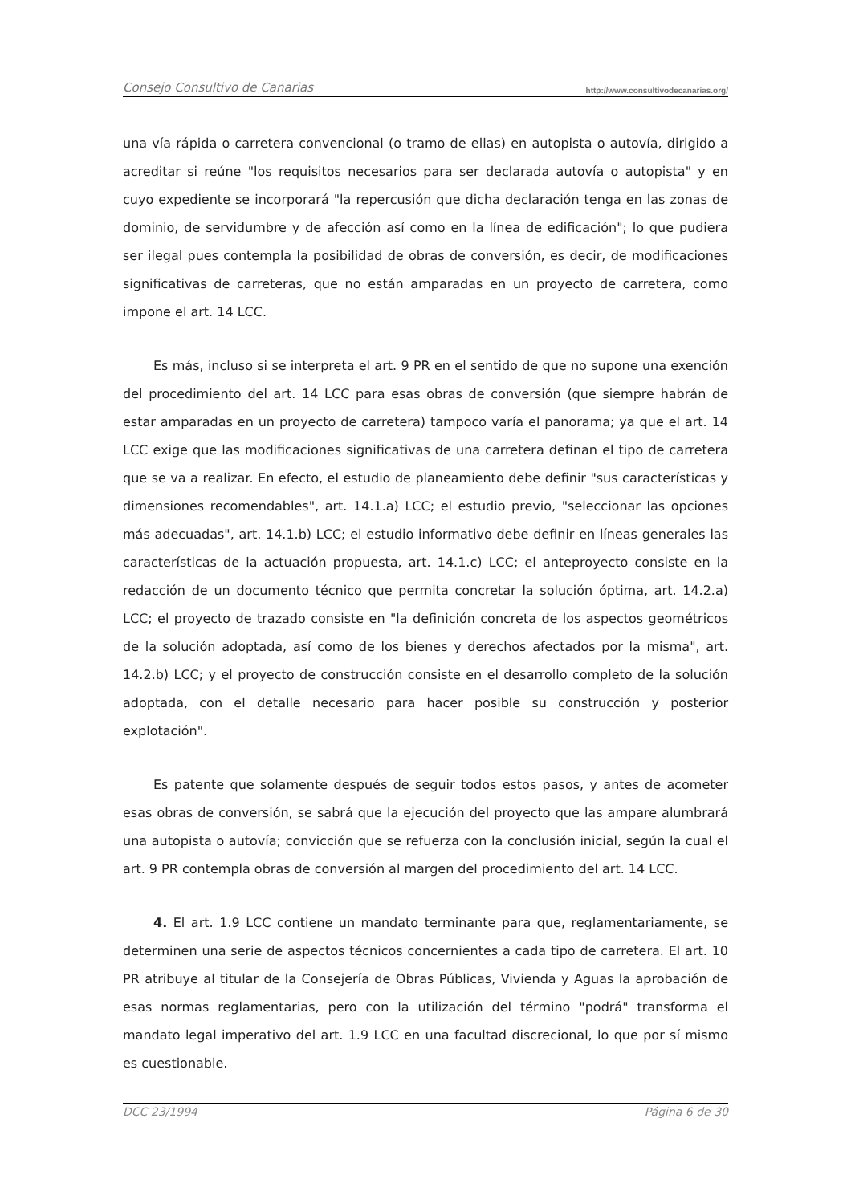Consejo Consultivo de Canarias http://www.consultivodecanarias.org/
una vía rápida o carretera convencional (o tramo de ellas) en autopista o autovía, dirigido a acreditar si reúne "los requisitos necesarios para ser declarada autovía o autopista" y en cuyo expediente se incorporará "la repercusión que dicha declaración tenga en las zonas de dominio, de servidumbre y de afección así como en la línea de edificación"; lo que pudiera ser ilegal pues contempla la posibilidad de obras de conversión, es decir, de modificaciones significativas de carreteras, que no están amparadas en un proyecto de carretera, como impone el art. 14 LCC.
Es más, incluso si se interpreta el art. 9 PR en el sentido de que no supone una exención del procedimiento del art. 14 LCC para esas obras de conversión (que siempre habrán de estar amparadas en un proyecto de carretera) tampoco varía el panorama; ya que el art. 14 LCC exige que las modificaciones significativas de una carretera definan el tipo de carretera que se va a realizar. En efecto, el estudio de planeamiento debe definir "sus características y dimensiones recomendables", art. 14.1.a) LCC; el estudio previo, "seleccionar las opciones más adecuadas", art. 14.1.b) LCC; el estudio informativo debe definir en líneas generales las características de la actuación propuesta, art. 14.1.c) LCC; el anteproyecto consiste en la redacción de un documento técnico que permita concretar la solución óptima, art. 14.2.a) LCC; el proyecto de trazado consiste en "la definición concreta de los aspectos geométricos de la solución adoptada, así como de los bienes y derechos afectados por la misma", art. 14.2.b) LCC; y el proyecto de construcción consiste en el desarrollo completo de la solución adoptada, con el detalle necesario para hacer posible su construcción y posterior explotación".
Es patente que solamente después de seguir todos estos pasos, y antes de acometer esas obras de conversión, se sabrá que la ejecución del proyecto que las ampare alumbrará una autopista o autovía; convicción que se refuerza con la conclusión inicial, según la cual el art. 9 PR contempla obras de conversión al margen del procedimiento del art. 14 LCC.
4. El art. 1.9 LCC contiene un mandato terminante para que, reglamentariamente, se determinen una serie de aspectos técnicos concernientes a cada tipo de carretera. El art. 10 PR atribuye al titular de la Consejería de Obras Públicas, Vivienda y Aguas la aprobación de esas normas reglamentarias, pero con la utilización del término "podrá" transforma el mandato legal imperativo del art. 1.9 LCC en una facultad discrecional, lo que por sí mismo es cuestionable.
DCC 23/1994 Página 6 de 30